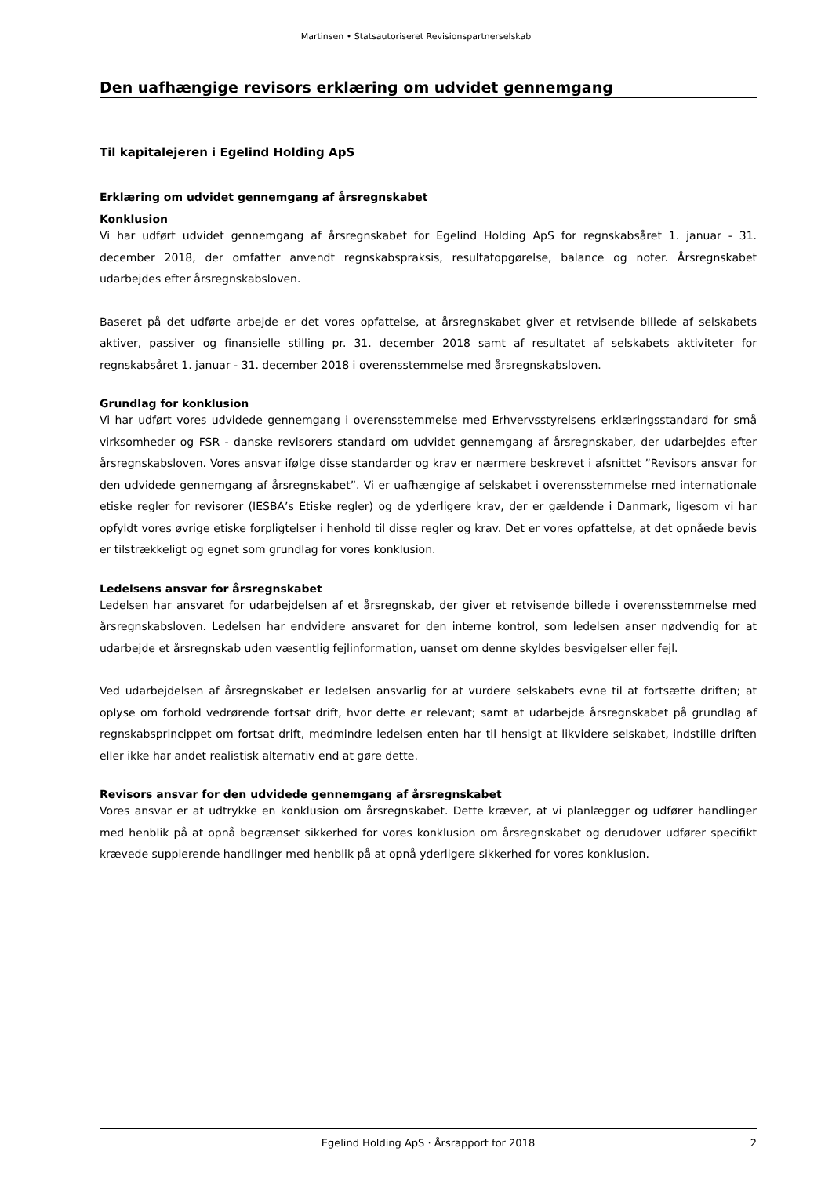Martinsen • Statsautoriseret Revisionspartnerselskab
Den uafhængige revisors erklæring om udvidet gennemgang
Til kapitalejeren i Egelind Holding ApS
Erklæring om udvidet gennemgang af årsregnskabet
Konklusion
Vi har udført udvidet gennemgang af årsregnskabet for Egelind Holding ApS for regnskabsåret 1. januar - 31. december 2018, der omfatter anvendt regnskabspraksis, resultatopgørelse, balance og noter. Årsregnskabet udarbejdes efter årsregnskabsloven.
Baseret på det udførte arbejde er det vores opfattelse, at årsregnskabet giver et retvisende billede af selskabets aktiver, passiver og finansielle stilling pr. 31. december 2018 samt af resultatet af selskabets aktiviteter for regnskabsåret 1. januar - 31. december 2018 i overensstemmelse med årsregnskabsloven.
Grundlag for konklusion
Vi har udført vores udvidede gennemgang i overensstemmelse med Erhvervsstyrelsens erklæringsstandard for små virksomheder og FSR - danske revisorers standard om udvidet gennemgang af årsregnskaber, der udarbejdes efter årsregnskabsloven. Vores ansvar ifølge disse standarder og krav er nærmere beskrevet i afsnittet ”Revisors ansvar for den udvidede gennemgang af årsregnskabet”. Vi er uafhængige af selskabet i overensstemmelse med internationale etiske regler for revisorer (IESBA’s Etiske regler) og de yderligere krav, der er gældende i Danmark, ligesom vi har opfyldt vores øvrige etiske forpligtelser i henhold til disse regler og krav. Det er vores opfattelse, at det opnåede bevis er tilstrækkeligt og egnet som grundlag for vores konklusion.
Ledelsens ansvar for årsregnskabet
Ledelsen har ansvaret for udarbejdelsen af et årsregnskab, der giver et retvisende billede i overensstemmelse med årsregnskabsloven. Ledelsen har endvidere ansvaret for den interne kontrol, som ledelsen anser nødvendig for at udarbejde et årsregnskab uden væsentlig fejlinformation, uanset om denne skyldes besvigelser eller fejl.
Ved udarbejdelsen af årsregnskabet er ledelsen ansvarlig for at vurdere selskabets evne til at fortsætte driften; at oplyse om forhold vedrørende fortsat drift, hvor dette er relevant; samt at udarbejde årsregnskabet på grundlag af regnskabsprincippet om fortsat drift, medmindre ledelsen enten har til hensigt at likvidere selskabet, indstille driften eller ikke har andet realistisk alternativ end at gøre dette.
Revisors ansvar for den udvidede gennemgang af årsregnskabet
Vores ansvar er at udtrykke en konklusion om årsregnskabet. Dette kræver, at vi planlægger og udfører handlinger med henblik på at opnå begrænset sikkerhed for vores konklusion om årsregnskabet og derudover udfører specifikt krævede supplerende handlinger med henblik på at opnå yderligere sikkerhed for vores konklusion.
Egelind Holding ApS · Årsrapport for 2018 2